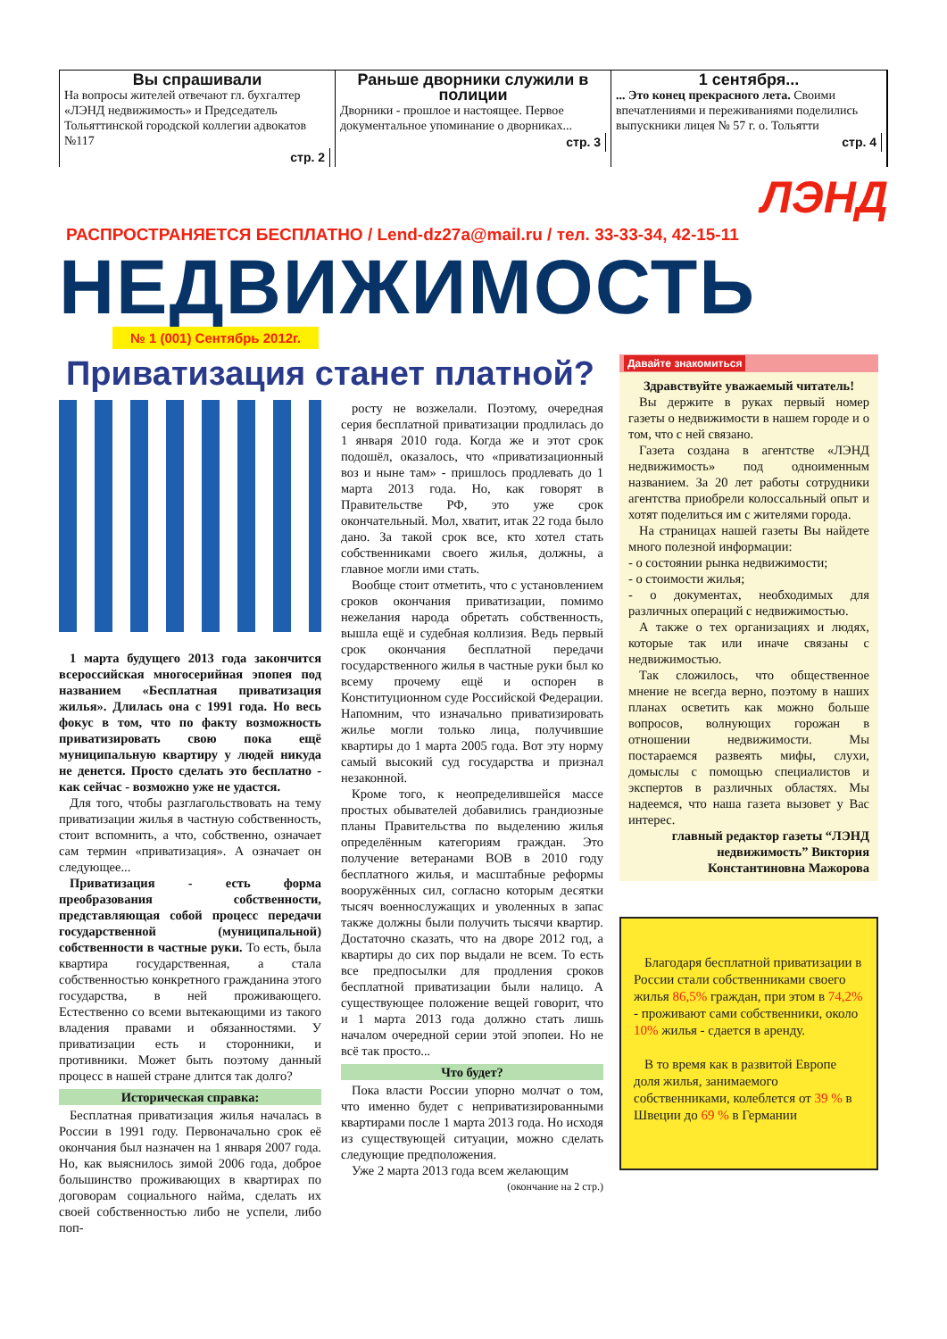Вы спрашивали
На вопросы жителей отвечают гл. бухгалтер «ЛЭНД недвижимость» и Председатель Тольяттинской городской коллегии адвокатов №117
стр. 2
Раньше дворники служили в полиции
Дворники - прошлое и настоящее. Первое документальное упоминание о дворниках...
стр. 3
1 сентября...
... Это конец прекрасного лета. Своими впечатлениями и переживаниями поделились выпускники лицея № 57 г. о. Тольятти
стр. 4
ЛЭНД
РАСПРОСТРАНЯЕТСЯ БЕСПЛАТНО / Lend-dz27a@mail.ru / тел. 33-33-34, 42-15-11
НЕДВИЖИМОСТЬ
№ 1 (001) Сентябрь 2012г.
Приватизация станет платной?
1 марта будущего 2013 года закончится всероссийская многосерийная эпопея под названием «Бесплатная приватизация жилья». Длилась она с 1991 года. Но весь фокус в том, что по факту возможность приватизировать свою пока ещё муниципальную квартиру у людей никуда не денется. Просто сделать это бесплатно - как сейчас - возможно уже не удастся.
Для того, чтобы разглагольствовать на тему приватизации жилья в частную собственность, стоит вспомнить, а что, собственно, означает сам термин «приватизация». А означает он следующее...
Приватизация - есть форма преобразования собственности, представляющая собой процесс передачи государственной (муниципальной) собственности в частные руки. То есть, была квартира государственная, а стала собственностью конкретного гражданина этого государства, в ней проживающего. Естественно со всеми вытекающими из такого владения правами и обязанностями. У приватизации есть и сторонники, и противники. Может быть поэтому данный процесс в нашей стране длится так долго?
Историческая справка:
Бесплатная приватизация жилья началась в России в 1991 году. Первоначально срок её окончания был назначен на 1 января 2007 года. Но, как выяснилось зимой 2006 года, доброе большинство проживающих в квартирах по договорам социального найма, сделать их своей собственностью либо не успели, либо поп-
росту не возжелали. Поэтому, очередная серия бесплатной приватизации продлилась до 1 января 2010 года. Когда же и этот срок подошёл, оказалось, что «приватизационный воз и ныне там» - пришлось продлевать до 1 марта 2013 года. Но, как говорят в Правительстве РФ, это уже срок окончательный. Мол, хватит, итак 22 года было дано. За такой срок все, кто хотел стать собственниками своего жилья, должны, а главное могли ими стать.
Вообще стоит отметить, что с установлением сроков окончания приватизации, помимо нежелания народа обретать собственность, вышла ещё и судебная коллизия. Ведь первый срок окончания бесплатной передачи государственного жилья в частные руки был ко всему прочему ещё и оспорен в Конституционном суде Российской Федерации. Напомним, что изначально приватизировать жилье могли только лица, получившие квартиры до 1 марта 2005 года. Вот эту норму самый высокий суд государства и признал незаконной.
Кроме того, к неопределившейся массе простых обывателей добавились грандиозные планы Правительства по выделению жилья определённым категориям граждан. Это получение ветеранами ВОВ в 2010 году бесплатного жилья, и масштабные реформы вооружённых сил, согласно которым десятки тысяч военнослужащих и уволенных в запас также должны были получить тысячи квартир. Достаточно сказать, что на дворе 2012 год, а квартиры до сих пор выдали не всем. То есть все предпосылки для продления сроков бесплатной приватизации были налицо. А существующее положение вещей говорит, что и 1 марта 2013 года должно стать лишь началом очередной серии этой эпопеи. Но не всё так просто...
Что будет?
Пока власти России упорно молчат о том, что именно будет с неприватизированными квартирами после 1 марта 2013 года. Но исходя из существующей ситуации, можно сделать следующие предположения.
Уже 2 марта 2013 года всем желающим
(окончание на 2 стр.)
Давайте знакомиться
Здравствуйте уважаемый читатель!
Вы держите в руках первый номер газеты о недвижимости в нашем городе и о том, что с ней связано.
Газета создана в агентстве «ЛЭНД недвижимость» под одноименным названием. За 20 лет работы сотрудники агентства приобрели колоссальный опыт и хотят поделиться им с жителями города.
На страницах нашей газеты Вы найдете много полезной информации:
- о состоянии рынка недвижимости;
- о стоимости жилья;
- о документах, необходимых для различных операций с недвижимостью.
А также о тех организациях и людях, которые так или иначе связаны с недвижимостью.
Так сложилось, что общественное мнение не всегда верно, поэтому в наших планах осветить как можно больше вопросов, волнующих горожан в отношении недвижимости. Мы постараемся развеять мифы, слухи, домыслы с помощью специалистов и экспертов в различных областях. Мы надеемся, что наша газета вызовет у Вас интерес.
главный редактор газеты “ЛЭНД недвижимость” Виктория Константиновна Мажорова
Благодаря бесплатной приватизации в России стали собственниками своего жилья 86,5% граждан, при этом в 74,2% - проживают сами собственники, около 10% жилья - сдается в аренду.
В то время как в развитой Европе доля жилья, занимаемого собственниками, колеблется от 39 % в Швеции до 69 % в Германии